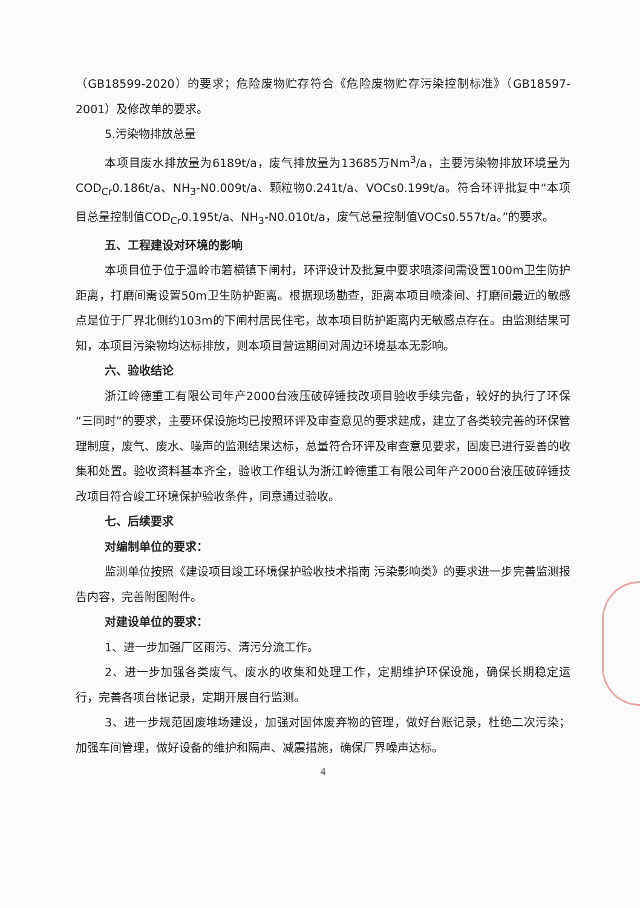（GB18599-2020）的要求；危险废物贮存符合《危险废物贮存污染控制标准》（GB18597-2001）及修改单的要求。
5.污染物排放总量
本项目废水排放量为6189t/a，废气排放量为13685万Nm<sup>3</sup>/a，主要污染物排放环境量为COD<sub>Cr</sub>0.186t/a、NH<sub>3</sub>-N0.009t/a、颗粒物0.241t/a、VOCs0.199t/a。符合环评批复中“本项目总量控制值COD<sub>Cr</sub>0.195t/a、NH<sub>3</sub>-N0.010t/a，废气总量控制值VOCs0.557t/a。”的要求。
五、工程建设对环境的影响
本项目位于位于温岭市箬横镇下闸村，环评设计及批复中要求喷漆间需设置100m卫生防护距离，打磨间需设置50m卫生防护距离。根据现场勘查，距离本项目喷漆间、打磨间最近的敏感点是位于厂界北侧约103m的下闸村居民住宅，故本项目防护距离内无敏感点存在。由监测结果可知，本项目污染物均达标排放，则本项目营运期间对周边环境基本无影响。
六、验收结论
浙江岭德重工有限公司年产2000台液压破碎锤技改项目验收手续完备，较好的执行了环保“三同时”的要求，主要环保设施均已按照环评及审查意见的要求建成，建立了各类较完善的环保管理制度，废气、废水、噪声的监测结果达标，总量符合环评及审查意见要求，固废已进行妥善的收集和处置。验收资料基本齐全，验收工作组认为浙江岭德重工有限公司年产2000台液压破碎锤技改项目符合竣工环境保护验收条件，同意通过验收。
七、后续要求
对编制单位的要求：
监测单位按照《建设项目竣工环境保护验收技术指南 污染影响类》的要求进一步完善监测报告内容，完善附图附件。
对建设单位的要求：
1、进一步加强厂区雨污、清污分流工作。
2、进一步加强各类废气、废水的收集和处理工作，定期维护环保设施，确保长期稳定运行，完善各项台帐记录，定期开展自行监测。
3、进一步规范固废堆场建设，加强对固体废弃物的管理，做好台账记录，杜绝二次污染；加强车间管理，做好设备的维护和隔声、减震措施，确保厂界噪声达标。
4